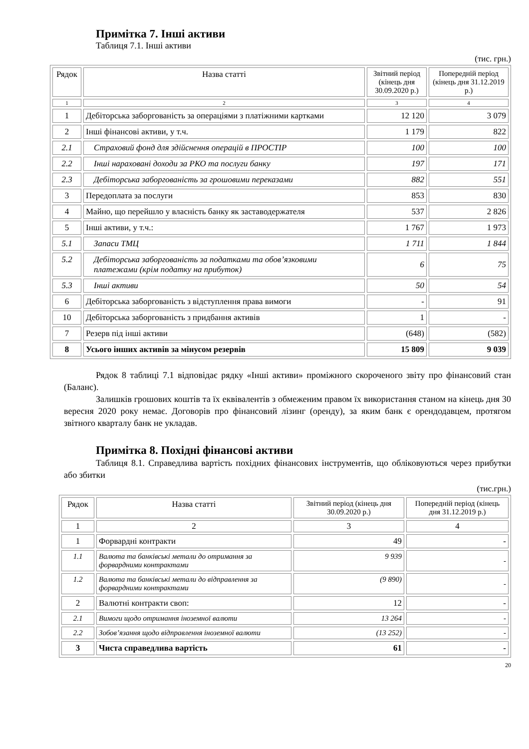Примітка 7. Інші активи
Таблиця 7.1. Інші активи
(тис. грн.)
| Рядок | Назва статті | Звітний період (кінець дня 30.09.2020 р.) | Попередній період (кінець дня 31.12.2019 р.) |
| --- | --- | --- | --- |
| 1 | 2 | 3 | 4 |
| 1 | Дебіторська заборгованість за операціями з платіжними картками | 12 120 | 3 079 |
| 2 | Інші фінансові активи, у т.ч. | 1 179 | 822 |
| 2.1 | Страховий фонд для здійснення операцій в ПРОСТІР | 100 | 100 |
| 2.2 | Інші нараховані доходи за РКО та послуги банку | 197 | 171 |
| 2.3 | Дебіторська заборгованість за грошовими переказами | 882 | 551 |
| 3 | Передоплата за послуги | 853 | 830 |
| 4 | Майно, що перейшло у власність банку як заставодержателя | 537 | 2 826 |
| 5 | Інші активи, у т.ч.: | 1 767 | 1 973 |
| 5.1 | Запаси ТМЦ | 1 711 | 1 844 |
| 5.2 | Дебіторська заборгованість за податками та обов’язковими платежами (крім податку на прибуток) | 6 | 75 |
| 5.3 | Інші активи | 50 | 54 |
| 6 | Дебіторська заборгованість з відступлення права вимоги | - | 91 |
| 10 | Дебіторська заборгованість з придбання активів | 1 | - |
| 7 | Резерв під інші активи | (648) | (582) |
| 8 | Усього інших активів за мінусом резервів | 15 809 | 9 039 |
Рядок 8 таблиці 7.1 відповідає рядку «Інші активи» проміжного скороченого звіту про фінансовий стан (Баланс).
Залишків грошових коштів та їх еквівалентів з обмеженим правом їх використання станом на кінець дня 30 вересня 2020 року немає. Договорів про фінансовий лізинг (оренду), за яким банк є орендодавцем, протягом звітного кварталу банк не укладав.
Примітка 8. Похідні фінансові активи
Таблиця 8.1. Справедлива вартість похідних фінансових інструментів, що обліковуються через прибутки або збитки
(тис.грн.)
| Рядок | Назва статті | Звітний період (кінець дня 30.09.2020 р.) | Попередній період (кінець дня 31.12.2019 р.) |
| --- | --- | --- | --- |
| 1 | 2 | 3 | 4 |
| 1 | Форвардні контракти | 49 | - |
| 1.1 | Валюта та банківські метали до отримання за форвардними контрактами | 9 939 | - |
| 1.2 | Валюта та банківські метали до відправлення за форвардними контрактами | (9 890) | - |
| 2 | Валютні контракти своп: | 12 | - |
| 2.1 | Вимоги щодо отримання іноземної валюти | 13 264 | - |
| 2.2 | Зобов’язання щодо відправлення іноземної валюти | (13 252) | - |
| 3 | Чиста справедлива вартість | 61 | - |
20